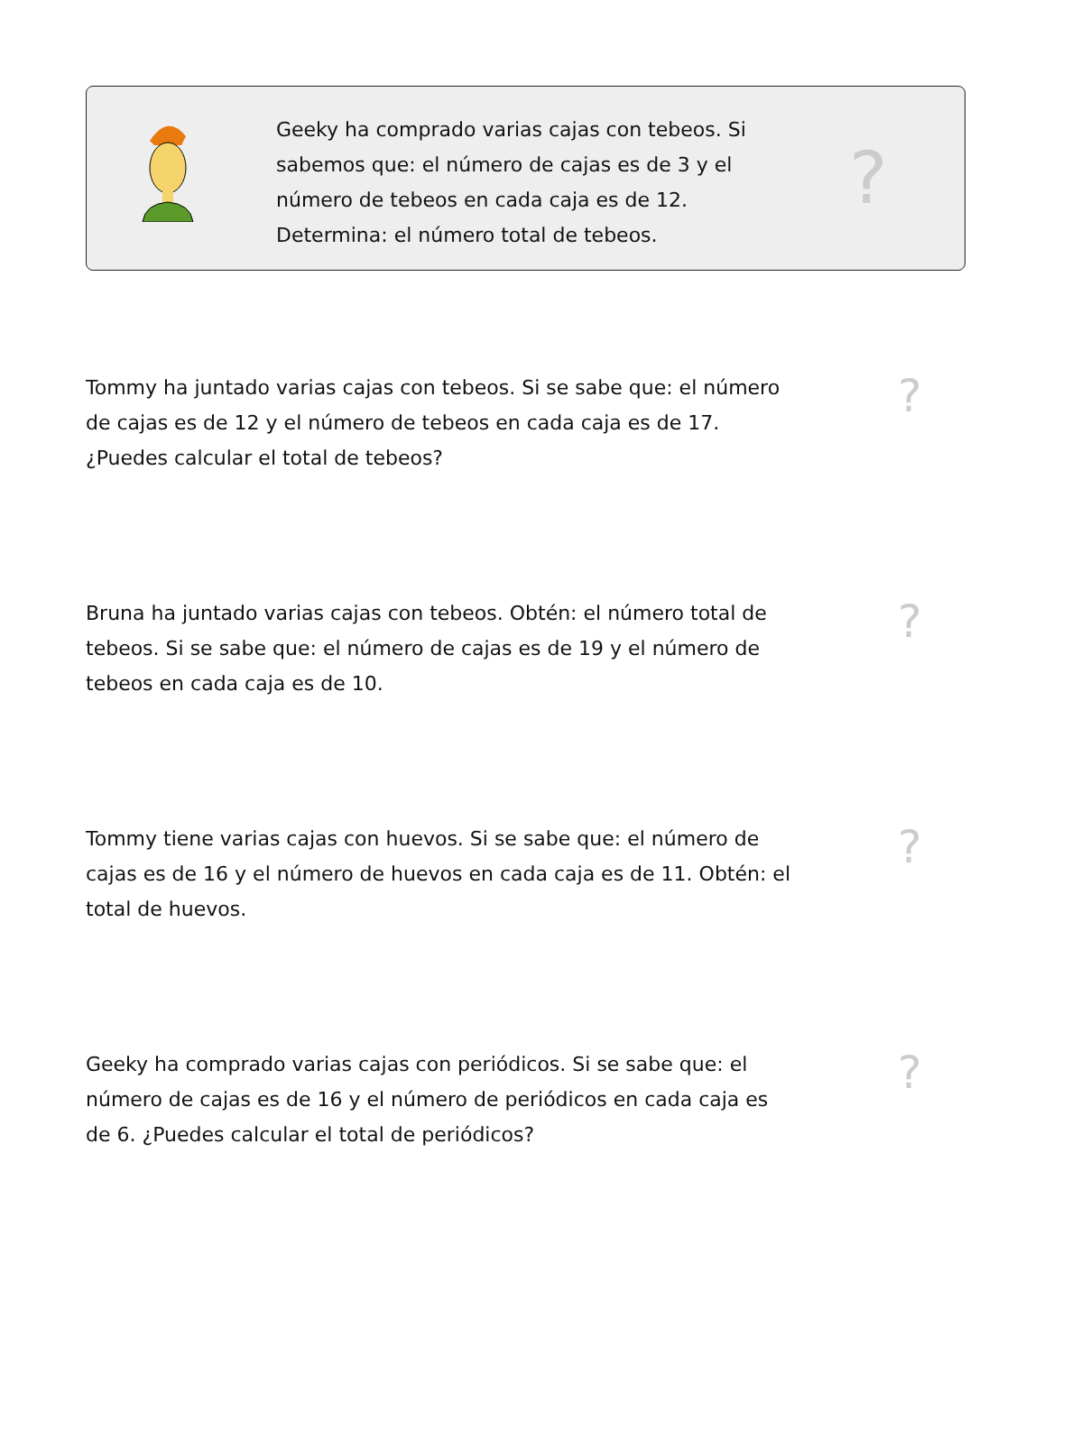Geeky ha comprado varias cajas con tebeos. Si sabemos que: el número de cajas es de 3 y el número de tebeos en cada caja es de 12. Determina: el número total de tebeos.
?
Tommy ha juntado varias cajas con tebeos. Si se sabe que: el número de cajas es de 12 y el número de tebeos en cada caja es de 17. ¿Puedes calcular el total de tebeos?
?
Bruna ha juntado varias cajas con tebeos. Obtén: el número total de tebeos. Si se sabe que: el número de cajas es de 19 y el número de tebeos en cada caja es de 10.
?
Tommy tiene varias cajas con huevos. Si se sabe que: el número de cajas es de 16 y el número de huevos en cada caja es de 11. Obtén: el total de huevos.
?
Geeky ha comprado varias cajas con periódicos. Si se sabe que: el número de cajas es de 16 y el número de periódicos en cada caja es de 6. ¿Puedes calcular el total de periódicos?
?